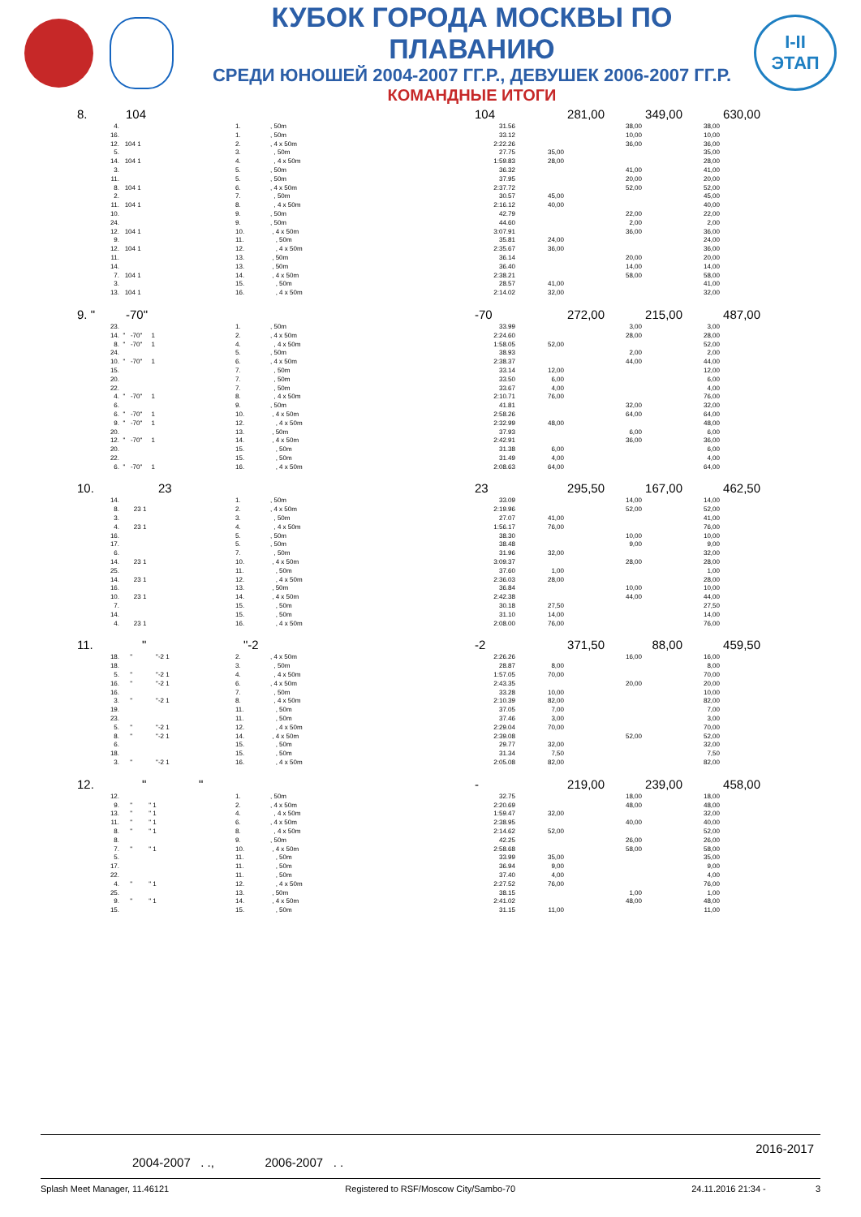КУБОК ГОРОДА МОСКВЫ ПО ПЛАВАНИЮ
СРЕДИ ЮНОШЕЙ 2004-2007 ГГ.Р., ДЕВУШЕК 2006-2007 ГГ.Р.
КОМАНДНЫЕ ИТОГИ
I-II
ЭТАП
| 8. | 104 | 104 | 281,00 | 349,00 | 630,00 |
| 4. | | 1. | , 50m | 31.56 | | 38,00 | 38,00 |
| 16. | | 1. | , 50m | 33.12 | | 10,00 | 10,00 |
| 12. | 104 1 | 2. | , 4 x 50m | 2:22.26 | | 36,00 | 36,00 |
| 5. | | 3. | , 50m | 27.75 | 35,00 | | 35,00 |
| 14. | 104 1 | 4. | , 4 x 50m | 1:59.83 | 28,00 | | 28,00 |
| 3. | | 5. | , 50m | 36.32 | | 41,00 | 41,00 |
| 11. | | 5. | , 50m | 37.95 | | 20,00 | 20,00 |
| 8. | 104 1 | 6. | , 4 x 50m | 2:37.72 | | 52,00 | 52,00 |
| 2. | | 7. | , 50m | 30.57 | 45,00 | | 45,00 |
| 11. | 104 1 | 8. | , 4 x 50m | 2:16.12 | 40,00 | | 40,00 |
| 10. | | 9. | , 50m | 42.79 | | 22,00 | 22,00 |
| 24. | | 9. | , 50m | 44.60 | | 2,00 | 2,00 |
| 12. | 104 1 | 10. | , 4 x 50m | 3:07.91 | | 36,00 | 36,00 |
| 9. | | 11. | , 50m | 35.81 | 24,00 | | 24,00 |
| 12. | 104 1 | 12. | , 4 x 50m | 2:35.67 | 36,00 | | 36,00 |
| 11. | | 13. | , 50m | 36.14 | | 20,00 | 20,00 |
| 14. | | 13. | , 50m | 36.40 | | 14,00 | 14,00 |
| 7. | 104 1 | 14. | , 4 x 50m | 2:38.21 | | 58,00 | 58,00 |
| 3. | | 15. | , 50m | 28.57 | 41,00 | | 41,00 |
| 13. | 104 1 | 16. | , 4 x 50m | 2:14.02 | 32,00 | | 32,00 |
| 9. " | -70" | -70 | 272,00 | 215,00 | 487,00 |
| 23. | | 1. | , 50m | 33.99 | | 3,00 | 3,00 |
| 14. | " -70" 1 | 2. | , 4 x 50m | 2:24.60 | | 28,00 | 28,00 |
| 8. | " -70" 1 | 4. | , 4 x 50m | 1:58.05 | 52,00 | | 52,00 |
| 24. | | 5. | , 50m | 38.93 | | 2,00 | 2,00 |
| 10. | " -70" 1 | 6. | , 4 x 50m | 2:38.37 | | 44,00 | 44,00 |
| 15. | | 7. | , 50m | 33.14 | 12,00 | | 12,00 |
| 20. | | 7. | , 50m | 33.50 | 6,00 | | 6,00 |
| 22. | | 7. | , 50m | 33.67 | 4,00 | | 4,00 |
| 4. | " -70" 1 | 8. | , 4 x 50m | 2:10.71 | 76,00 | | 76,00 |
| 6. | | 9. | , 50m | 41.81 | | 32,00 | 32,00 |
| 6. | " -70" 1 | 10. | , 4 x 50m | 2:58.26 | | 64,00 | 64,00 |
| 9. | " -70" 1 | 12. | , 4 x 50m | 2:32.99 | 48,00 | | 48,00 |
| 20. | | 13. | , 50m | 37.93 | | 6,00 | 6,00 |
| 12. | " -70" 1 | 14. | , 4 x 50m | 2:42.91 | | 36,00 | 36,00 |
| 20. | | 15. | , 50m | 31.38 | 6,00 | | 6,00 |
| 22. | | 15. | , 50m | 31.49 | 4,00 | | 4,00 |
| 6. | " -70" 1 | 16. | , 4 x 50m | 2:08.63 | 64,00 | | 64,00 |
| 10. | 23 | 23 | 295,50 | 167,00 | 462,50 |
| 14. | | 1. | , 50m | 33.09 | | 14,00 | 14,00 |
| 8. | 23 1 | 2. | , 4 x 50m | 2:19.96 | | 52,00 | 52,00 |
| 3. | | 3. | , 50m | 27.07 | 41,00 | | 41,00 |
| 4. | 23 1 | 4. | , 4 x 50m | 1:56.17 | 76,00 | | 76,00 |
| 16. | | 5. | , 50m | 38.30 | | 10,00 | 10,00 |
| 17. | | 5. | , 50m | 38.48 | | 9,00 | 9,00 |
| 6. | | 7. | , 50m | 31.96 | 32,00 | | 32,00 |
| 14. | 23 1 | 10. | , 4 x 50m | 3:09.37 | | 28,00 | 28,00 |
| 25. | | 11. | , 50m | 37.60 | 1,00 | | 1,00 |
| 14. | 23 1 | 12. | , 4 x 50m | 2:36.03 | 28,00 | | 28,00 |
| 16. | | 13. | , 50m | 36.84 | | 10,00 | 10,00 |
| 10. | 23 1 | 14. | , 4 x 50m | 2:42.38 | | 44,00 | 44,00 |
| 7. | | 15. | , 50m | 30.18 | 27,50 | | 27,50 |
| 14. | | 15. | , 50m | 31.10 | 14,00 | | 14,00 |
| 4. | 23 1 | 16. | , 4 x 50m | 2:08.00 | 76,00 | | 76,00 |
| 11. | " | "-2 | -2 | 371,50 | 88,00 | 459,50 |
| 18. | " "-2 1 | 2. | , 4 x 50m | 2:26.26 | | 16,00 | 16,00 |
| 18. | | 3. | , 50m | 28.87 | 8,00 | | 8,00 |
| 5. | " "-2 1 | 4. | , 4 x 50m | 1:57.05 | 70,00 | | 70,00 |
| 16. | " "-2 1 | 6. | , 4 x 50m | 2:43.35 | | 20,00 | 20,00 |
| 16. | | 7. | , 50m | 33.28 | 10,00 | | 10,00 |
| 3. | " "-2 1 | 8. | , 4 x 50m | 2:10.39 | 82,00 | | 82,00 |
| 19. | | 11. | , 50m | 37.05 | 7,00 | | 7,00 |
| 23. | | 11. | , 50m | 37.46 | 3,00 | | 3,00 |
| 5. | " "-2 1 | 12. | , 4 x 50m | 2:29.04 | 70,00 | | 70,00 |
| 8. | " "-2 1 | 14. | , 4 x 50m | 2:39.08 | | 52,00 | 52,00 |
| 6. | | 15. | , 50m | 29.77 | 32,00 | | 32,00 |
| 18. | | 15. | , 50m | 31.34 | 7,50 | | 7,50 |
| 3. | " "-2 1 | 16. | , 4 x 50m | 2:05.08 | 82,00 | | 82,00 |
| 12. | " | " | - | 219,00 | 239,00 | 458,00 |
| 12. | | 1. | , 50m | 32.75 | | 18,00 | 18,00 |
| 9. | " " 1 | 2. | , 4 x 50m | 2:20.69 | | 48,00 | 48,00 |
| 13. | " " 1 | 4. | , 4 x 50m | 1:59.47 | 32,00 | | 32,00 |
| 11. | " " 1 | 6. | , 4 x 50m | 2:38.95 | | 40,00 | 40,00 |
| 8. | " " 1 | 8. | , 4 x 50m | 2:14.62 | 52,00 | | 52,00 |
| 8. | | 9. | , 50m | 42.25 | | 26,00 | 26,00 |
| 7. | " " 1 | 10. | , 4 x 50m | 2:58.68 | | 58,00 | 58,00 |
| 5. | | 11. | , 50m | 33.99 | 35,00 | | 35,00 |
| 17. | | 11. | , 50m | 36.94 | 9,00 | | 9,00 |
| 22. | | 11. | , 50m | 37.40 | 4,00 | | 4,00 |
| 4. | " " 1 | 12. | , 4 x 50m | 2:27.52 | 76,00 | | 76,00 |
| 25. | | 13. | , 50m | 38.15 | | 1,00 | 1,00 |
| 9. | " " 1 | 14. | , 4 x 50m | 2:41.02 | | 48,00 | 48,00 |
| 15. | | 15. | , 50m | 31.15 | 11,00 | | 11,00 |
2016-2017
2004-2007 . ., 2006-2007 . .
Splash Meet Manager, 11.46121 Registered to RSF/Moscow City/Sambo-70 24.11.2016 21:34 - 3